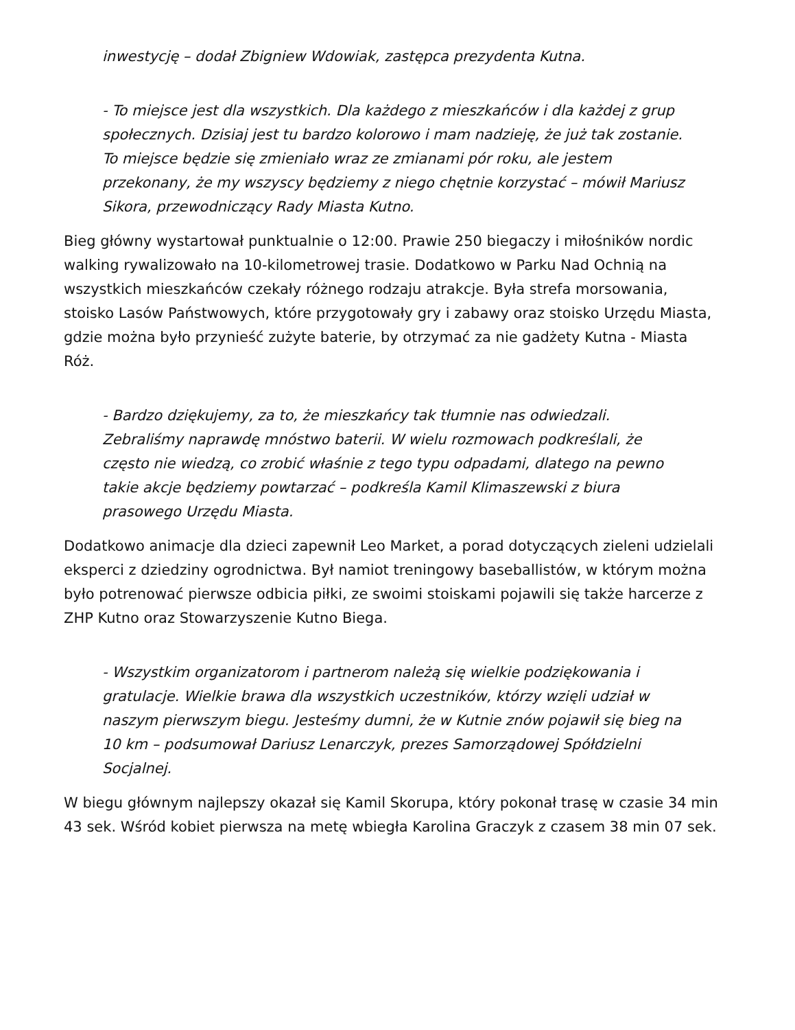inwestycję – dodał Zbigniew Wdowiak, zastępca prezydenta Kutna.
- To miejsce jest dla wszystkich. Dla każdego z mieszkańców i dla każdej z grup społecznych. Dzisiaj jest tu bardzo kolorowo i mam nadzieję, że już tak zostanie. To miejsce będzie się zmieniało wraz ze zmianami pór roku, ale jestem przekonany, że my wszyscy będziemy z niego chętnie korzystać – mówił Mariusz Sikora, przewodniczący Rady Miasta Kutno.
Bieg główny wystartował punktualnie o 12:00. Prawie 250 biegaczy i miłośników nordic walking rywalizowało na 10-kilometrowej trasie. Dodatkowo w Parku Nad Ochnią na wszystkich mieszkańców czekały różnego rodzaju atrakcje. Była strefa morsowania, stoisko Lasów Państwowych, które przygotowały gry i zabawy oraz stoisko Urzędu Miasta, gdzie można było przynieść zużyte baterie, by otrzymać za nie gadżety Kutna - Miasta Róż.
- Bardzo dziękujemy, za to, że mieszkańcy tak tłumnie nas odwiedzali. Zebraliśmy naprawdę mnóstwo baterii. W wielu rozmowach podkreślali, że często nie wiedzą, co zrobić właśnie z tego typu odpadami, dlatego na pewno takie akcje będziemy powtarzać – podkreśla Kamil Klimaszewski z biura prasowego Urzędu Miasta.
Dodatkowo animacje dla dzieci zapewnił Leo Market, a porad dotyczących zieleni udzielali eksperci z dziedziny ogrodnictwa. Był namiot treningowy baseballistów, w którym można było potrenować pierwsze odbicia piłki, ze swoimi stoiskami pojawili się także harcerze z ZHP Kutno oraz Stowarzyszenie Kutno Biega.
- Wszystkim organizatorom i partnerom należą się wielkie podziękowania i gratulacje. Wielkie brawa dla wszystkich uczestników, którzy wzięli udział w naszym pierwszym biegu. Jesteśmy dumni, że w Kutnie znów pojawił się bieg na 10 km – podsumował Dariusz Lenarczyk, prezes Samorządowej Spółdzielni Socjalnej.
W biegu głównym najlepszy okazał się Kamil Skorupa, który pokonał trasę w czasie 34 min 43 sek. Wśród kobiet pierwsza na metę wbiegła Karolina Graczyk z czasem 38 min 07 sek.